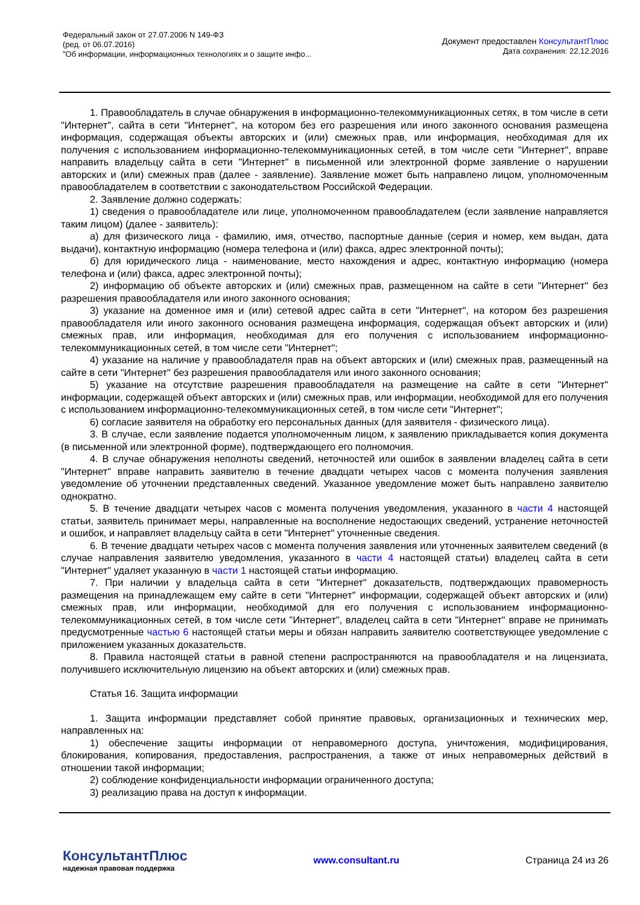Федеральный закон от 27.07.2006 N 149-ФЗ
(ред. от 06.07.2016)
"Об информации, информационных технологиях и о защите инфо...
Документ предоставлен КонсультантПлюс
Дата сохранения: 22.12.2016
1. Правообладатель в случае обнаружения в информационно-телекоммуникационных сетях, в том числе в сети "Интернет", сайта в сети "Интернет", на котором без его разрешения или иного законного основания размещена информация, содержащая объекты авторских и (или) смежных прав, или информация, необходимая для их получения с использованием информационно-телекоммуникационных сетей, в том числе сети "Интернет", вправе направить владельцу сайта в сети "Интернет" в письменной или электронной форме заявление о нарушении авторских и (или) смежных прав (далее - заявление). Заявление может быть направлено лицом, уполномоченным правообладателем в соответствии с законодательством Российской Федерации.
2. Заявление должно содержать:
1) сведения о правообладателе или лице, уполномоченном правообладателем (если заявление направляется таким лицом) (далее - заявитель):
а) для физического лица - фамилию, имя, отчество, паспортные данные (серия и номер, кем выдан, дата выдачи), контактную информацию (номера телефона и (или) факса, адрес электронной почты);
б) для юридического лица - наименование, место нахождения и адрес, контактную информацию (номера телефона и (или) факса, адрес электронной почты);
2) информацию об объекте авторских и (или) смежных прав, размещенном на сайте в сети "Интернет" без разрешения правообладателя или иного законного основания;
3) указание на доменное имя и (или) сетевой адрес сайта в сети "Интернет", на котором без разрешения правообладателя или иного законного основания размещена информация, содержащая объект авторских и (или) смежных прав, или информация, необходимая для его получения с использованием информационно-телекоммуникационных сетей, в том числе сети "Интернет";
4) указание на наличие у правообладателя прав на объект авторских и (или) смежных прав, размещенный на сайте в сети "Интернет" без разрешения правообладателя или иного законного основания;
5) указание на отсутствие разрешения правообладателя на размещение на сайте в сети "Интернет" информации, содержащей объект авторских и (или) смежных прав, или информации, необходимой для его получения с использованием информационно-телекоммуникационных сетей, в том числе сети "Интернет";
6) согласие заявителя на обработку его персональных данных (для заявителя - физического лица).
3. В случае, если заявление подается уполномоченным лицом, к заявлению прикладывается копия документа (в письменной или электронной форме), подтверждающего его полномочия.
4. В случае обнаружения неполноты сведений, неточностей или ошибок в заявлении владелец сайта в сети "Интернет" вправе направить заявителю в течение двадцати четырех часов с момента получения заявления уведомление об уточнении представленных сведений. Указанное уведомление может быть направлено заявителю однократно.
5. В течение двадцати четырех часов с момента получения уведомления, указанного в части 4 настоящей статьи, заявитель принимает меры, направленные на восполнение недостающих сведений, устранение неточностей и ошибок, и направляет владельцу сайта в сети "Интернет" уточненные сведения.
6. В течение двадцати четырех часов с момента получения заявления или уточненных заявителем сведений (в случае направления заявителю уведомления, указанного в части 4 настоящей статьи) владелец сайта в сети "Интернет" удаляет указанную в части 1 настоящей статьи информацию.
7. При наличии у владельца сайта в сети "Интернет" доказательств, подтверждающих правомерность размещения на принадлежащем ему сайте в сети "Интернет" информации, содержащей объект авторских и (или) смежных прав, или информации, необходимой для его получения с использованием информационно-телекоммуникационных сетей, в том числе сети "Интернет", владелец сайта в сети "Интернет" вправе не принимать предусмотренные частью 6 настоящей статьи меры и обязан направить заявителю соответствующее уведомление с приложением указанных доказательств.
8. Правила настоящей статьи в равной степени распространяются на правообладателя и на лицензиата, получившего исключительную лицензию на объект авторских и (или) смежных прав.
Статья 16. Защита информации
1. Защита информации представляет собой принятие правовых, организационных и технических мер, направленных на:
1) обеспечение защиты информации от неправомерного доступа, уничтожения, модифицирования, блокирования, копирования, предоставления, распространения, а также от иных неправомерных действий в отношении такой информации;
2) соблюдение конфиденциальности информации ограниченного доступа;
3) реализацию права на доступ к информации.
КонсультантПлюс
надежная правовая поддержка
www.consultant.ru Страница 24 из 26